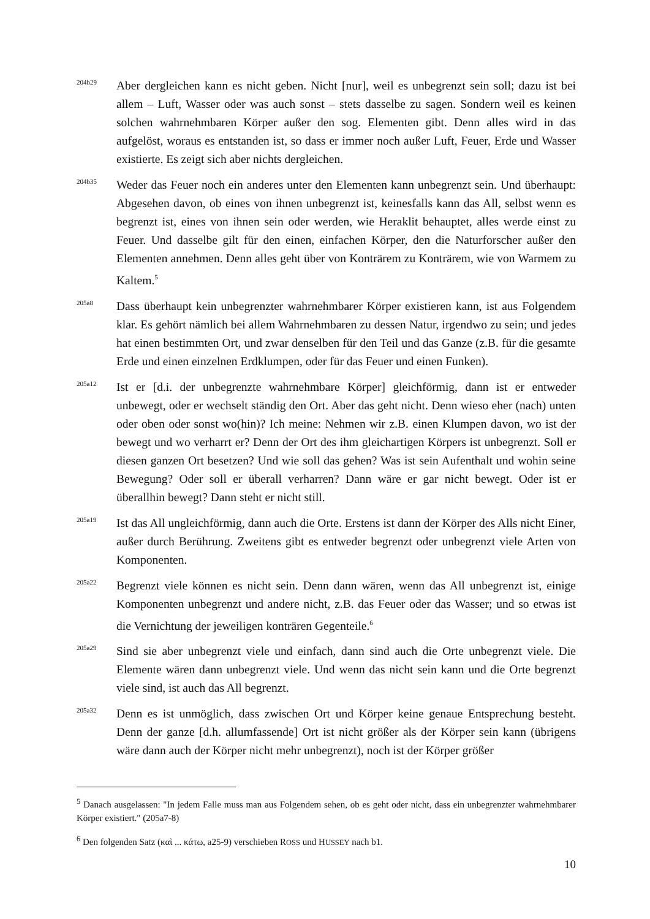204b29
Aber dergleichen kann es nicht geben. Nicht [nur], weil es unbegrenzt sein soll; dazu ist bei allem – Luft, Wasser oder was auch sonst – stets dasselbe zu sagen. Sondern weil es keinen solchen wahrnehmbaren Körper außer den sog. Elementen gibt. Denn alles wird in das aufgelöst, woraus es entstanden ist, so dass er immer noch außer Luft, Feuer, Erde und Wasser existierte. Es zeigt sich aber nichts dergleichen.
204b35
Weder das Feuer noch ein anderes unter den Elementen kann unbegrenzt sein. Und überhaupt: Abgesehen davon, ob eines von ihnen unbegrenzt ist, keinesfalls kann das All, selbst wenn es begrenzt ist, eines von ihnen sein oder werden, wie Heraklit behauptet, alles werde einst zu Feuer. Und dasselbe gilt für den einen, einfachen Körper, den die Naturforscher außer den Elementen annehmen. Denn alles geht über von Konträrem zu Konträrem, wie von Warmem zu Kaltem.<sup>5</sup>
205a8
Dass überhaupt kein unbegrenzter wahrnehmbarer Körper existieren kann, ist aus Folgendem klar. Es gehört nämlich bei allem Wahrnehmbaren zu dessen Natur, irgendwo zu sein; und jedes hat einen bestimmten Ort, und zwar denselben für den Teil und das Ganze (z.B. für die gesamte Erde und einen einzelnen Erdklumpen, oder für das Feuer und einen Funken).
205a12
Ist er [d.i. der unbegrenzte wahrnehmbare Körper] gleichförmig, dann ist er entweder unbewegt, oder er wechselt ständig den Ort. Aber das geht nicht. Denn wieso eher (nach) unten oder oben oder sonst wo(hin)? Ich meine: Nehmen wir z.B. einen Klumpen davon, wo ist der bewegt und wo verharrt er? Denn der Ort des ihm gleichartigen Körpers ist unbegrenzt. Soll er diesen ganzen Ort besetzen? Und wie soll das gehen? Was ist sein Aufenthalt und wohin seine Bewegung? Oder soll er überall verharren? Dann wäre er gar nicht bewegt. Oder ist er überallhin bewegt? Dann steht er nicht still.
205a19
Ist das All ungleichförmig, dann auch die Orte. Erstens ist dann der Körper des Alls nicht Einer, außer durch Berührung. Zweitens gibt es entweder begrenzt oder unbegrenzt viele Arten von Komponenten.
205a22
Begrenzt viele können es nicht sein. Denn dann wären, wenn das All unbegrenzt ist, einige Komponenten unbegrenzt und andere nicht, z.B. das Feuer oder das Wasser; und so etwas ist die Vernichtung der jeweiligen konträren Gegenteile.<sup>6</sup>
205a29
Sind sie aber unbegrenzt viele und einfach, dann sind auch die Orte unbegrenzt viele. Die Elemente wären dann unbegrenzt viele. Und wenn das nicht sein kann und die Orte begrenzt viele sind, ist auch das All begrenzt.
205a32
Denn es ist unmöglich, dass zwischen Ort und Körper keine genaue Entsprechung besteht. Denn der ganze [d.h. allumfassende] Ort ist nicht größer als der Körper sein kann (übrigens wäre dann auch der Körper nicht mehr unbegrenzt), noch ist der Körper größer
<sup>5</sup> Danach ausgelassen: "In jedem Falle muss man aus Folgendem sehen, ob es geht oder nicht, dass ein unbegrenzter wahrnehmbarer Körper existiert." (205a7-8)
<sup>6</sup> Den folgenden Satz (καὶ ... κάτω, a25-9) verschieben ROSS und HUSSEY nach b1.
10